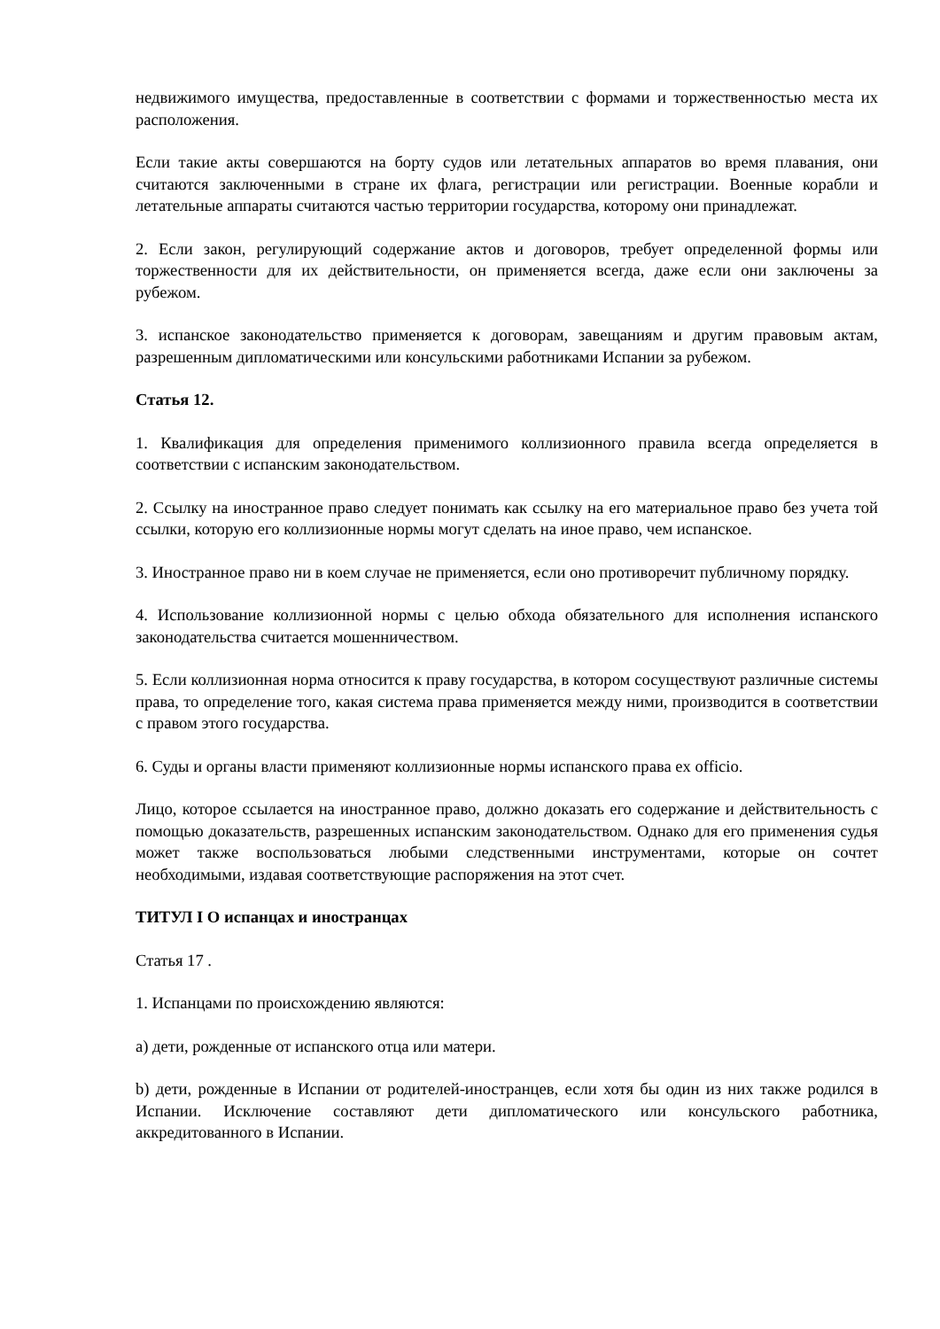недвижимого имущества, предоставленные в соответствии с формами и торжественностью места их расположения.
Если такие акты совершаются на борту судов или летательных аппаратов во время плавания, они считаются заключенными в стране их флага, регистрации или регистрации. Военные корабли и летательные аппараты считаются частью территории государства, которому они принадлежат.
2. Если закон, регулирующий содержание актов и договоров, требует определенной формы или торжественности для их действительности, он применяется всегда, даже если они заключены за рубежом.
3. испанское законодательство применяется к договорам, завещаниям и другим правовым актам, разрешенным дипломатическими или консульскими работниками Испании за рубежом.
Статья 12.
1. Квалификация для определения применимого коллизионного правила всегда определяется в соответствии с испанским законодательством.
2. Ссылку на иностранное право следует понимать как ссылку на его материальное право без учета той ссылки, которую его коллизионные нормы могут сделать на иное право, чем испанское.
3. Иностранное право ни в коем случае не применяется, если оно противоречит публичному порядку.
4. Использование коллизионной нормы с целью обхода обязательного для исполнения испанского законодательства считается мошенничеством.
5. Если коллизионная норма относится к праву государства, в котором сосуществуют различные системы права, то определение того, какая система права применяется между ними, производится в соответствии с правом этого государства.
6. Суды и органы власти применяют коллизионные нормы испанского права ex officio.
Лицо, которое ссылается на иностранное право, должно доказать его содержание и действительность с помощью доказательств, разрешенных испанским законодательством. Однако для его применения судья может также воспользоваться любыми следственными инструментами, которые он сочтет необходимыми, издавая соответствующие распоряжения на этот счет.
ТИТУЛ I О испанцах и иностранцах
Статья 17 .
1. Испанцами по происхождению являются:
a) дети, рожденные от испанского отца или матери.
b) дети, рожденные в Испании от родителей-иностранцев, если хотя бы один из них также родился в Испании. Исключение составляют дети дипломатического или консульского работника, аккредитованного в Испании.